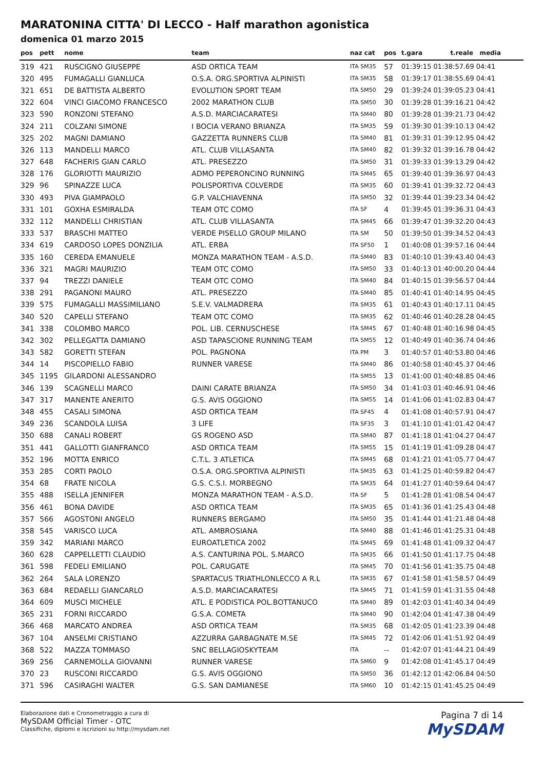MARATONINA CITTA' DI LECCO - Half marathon agonistica
domenica 01 marzo 2015
| pos | pett | nome | team | naz cat | pos | t.gara t.reale media |
| --- | --- | --- | --- | --- | --- | --- |
| 319 | 421 | RUSCIGNO GIUSEPPE | ASD ORTICA TEAM | ITA SM35 | 57 | 01:39:15 01:38:57.69 04:41 |
| 320 | 495 | FUMAGALLI GIANLUCA | O.S.A. ORG.SPORTIVA ALPINISTI | ITA SM35 | 58 | 01:39:17 01:38:55.69 04:41 |
| 321 | 651 | DE BATTISTA ALBERTO | EVOLUTION SPORT TEAM | ITA SM50 | 29 | 01:39:24 01:39:05.23 04:41 |
| 322 | 604 | VINCI GIACOMO FRANCESCO | 2002 MARATHON CLUB | ITA SM50 | 30 | 01:39:28 01:39:16.21 04:42 |
| 323 | 590 | RONZONI STEFANO | A.S.D. MARCIACARATESI | ITA SM40 | 80 | 01:39:28 01:39:21.73 04:42 |
| 324 | 211 | COLZANI SIMONE | I BOCIA VERANO BRIANZA | ITA SM35 | 59 | 01:39:30 01:39:10.13 04:42 |
| 325 | 202 | MAGNI DAMIANO | GAZZETTA RUNNERS CLUB | ITA SM40 | 81 | 01:39:31 01:39:12.95 04:42 |
| 326 | 113 | MANDELLI MARCO | ATL. CLUB VILLASANTA | ITA SM40 | 82 | 01:39:32 01:39:16.78 04:42 |
| 327 | 648 | FACHERIS GIAN CARLO | ATL. PRESEZZO | ITA SM50 | 31 | 01:39:33 01:39:13.29 04:42 |
| 328 | 176 | GLORIOTTI MAURIZIO | ADMO PEPERONCINO RUNNING | ITA SM45 | 65 | 01:39:40 01:39:36.97 04:43 |
| 329 | 96 | SPINAZZE LUCA | POLISPORTIVA COLVERDE | ITA SM35 | 60 | 01:39:41 01:39:32.72 04:43 |
| 330 | 493 | PIVA GIAMPAOLO | G.P. VALCHIAVENNA | ITA SM50 | 32 | 01:39:44 01:39:23.34 04:42 |
| 331 | 101 | GOXHA ESMIRALDA | TEAM OTC COMO | ITA SF | 4 | 01:39:45 01:39:36.31 04:43 |
| 332 | 112 | MANDELLI CHRISTIAN | ATL. CLUB VILLASANTA | ITA SM45 | 66 | 01:39:47 01:39:32.20 04:43 |
| 333 | 537 | BRASCHI MATTEO | VERDE PISELLO GROUP MILANO | ITA SM | 50 | 01:39:50 01:39:34.52 04:43 |
| 334 | 619 | CARDOSO LOPES DONZILIA | ATL. ERBA | ITA SF50 | 1 | 01:40:08 01:39:57.16 04:44 |
| 335 | 160 | CEREDA EMANUELE | MONZA MARATHON TEAM - A.S.D. | ITA SM40 | 83 | 01:40:10 01:39:43.40 04:43 |
| 336 | 321 | MAGRI MAURIZIO | TEAM OTC COMO | ITA SM50 | 33 | 01:40:13 01:40:00.20 04:44 |
| 337 | 94 | TREZZI DANIELE | TEAM OTC COMO | ITA SM40 | 84 | 01:40:15 01:39:56.57 04:44 |
| 338 | 291 | PAGANONI MAURO | ATL. PRESEZZO | ITA SM40 | 85 | 01:40:41 01:40:14.95 04:45 |
| 339 | 575 | FUMAGALLI MASSIMILIANO | S.E.V. VALMADRERA | ITA SM35 | 61 | 01:40:43 01:40:17.11 04:45 |
| 340 | 520 | CAPELLI STEFANO | TEAM OTC COMO | ITA SM35 | 62 | 01:40:46 01:40:28.28 04:45 |
| 341 | 338 | COLOMBO MARCO | POL. LIB. CERNUSCHESE | ITA SM45 | 67 | 01:40:48 01:40:16.98 04:45 |
| 342 | 302 | PELLEGATTA DAMIANO | ASD TAPASCIONE RUNNING TEAM | ITA SM55 | 12 | 01:40:49 01:40:36.74 04:46 |
| 343 | 582 | GORETTI STEFAN | POL. PAGNONA | ITA PM | 3 | 01:40:57 01:40:53.80 04:46 |
| 344 | 14 | PISCOPIELLO FABIO | RUNNER VARESE | ITA SM40 | 86 | 01:40:58 01:40:45.37 04:46 |
| 345 | 1195 | GILARDONI ALESSANDRO | | ITA SM55 | 13 | 01:41:00 01:40:48.85 04:46 |
| 346 | 139 | SCAGNELLI MARCO | DAINI CARATE BRIANZA | ITA SM50 | 34 | 01:41:03 01:40:46.91 04:46 |
| 347 | 317 | MANENTE ANERITO | G.S. AVIS OGGIONO | ITA SM55 | 14 | 01:41:06 01:41:02.83 04:47 |
| 348 | 455 | CASALI SIMONA | ASD ORTICA TEAM | ITA SF45 | 4 | 01:41:08 01:40:57.91 04:47 |
| 349 | 236 | SCANDOLA LUISA | 3 LIFE | ITA SF35 | 3 | 01:41:10 01:41:01.42 04:47 |
| 350 | 688 | CANALI ROBERT | GS ROGENO ASD | ITA SM40 | 87 | 01:41:18 01:41:04.27 04:47 |
| 351 | 441 | GALLOTTI GIANFRANCO | ASD ORTICA TEAM | ITA SM55 | 15 | 01:41:19 01:41:09.28 04:47 |
| 352 | 196 | MOTTA ENRICO | C.T.L. 3 ATLETICA | ITA SM45 | 68 | 01:41:21 01:41:05.77 04:47 |
| 353 | 285 | CORTI PAOLO | O.S.A. ORG.SPORTIVA ALPINISTI | ITA SM35 | 63 | 01:41:25 01:40:59.82 04:47 |
| 354 | 68 | FRATE NICOLA | G.S. C.S.I. MORBEGNO | ITA SM35 | 64 | 01:41:27 01:40:59.64 04:47 |
| 355 | 488 | ISELLA JENNIFER | MONZA MARATHON TEAM - A.S.D. | ITA SF | 5 | 01:41:28 01:41:08.54 04:47 |
| 356 | 461 | BONA DAVIDE | ASD ORTICA TEAM | ITA SM35 | 65 | 01:41:36 01:41:25.43 04:48 |
| 357 | 566 | AGOSTONI ANGELO | RUNNERS BERGAMO | ITA SM50 | 35 | 01:41:44 01:41:21.48 04:48 |
| 358 | 545 | VARISCO LUCA | ATL. AMBROSIANA | ITA SM40 | 88 | 01:41:46 01:41:25.31 04:48 |
| 359 | 342 | MARIANI MARCO | EUROATLETICA 2002 | ITA SM45 | 69 | 01:41:48 01:41:09.32 04:47 |
| 360 | 628 | CAPPELLETTI CLAUDIO | A.S. CANTURINA POL. S.MARCO | ITA SM35 | 66 | 01:41:50 01:41:17.75 04:48 |
| 361 | 598 | FEDELI EMILIANO | POL. CARUGATE | ITA SM45 | 70 | 01:41:56 01:41:35.75 04:48 |
| 362 | 264 | SALA LORENZO | SPARTACUS TRIATHLONLECCO A R.L | ITA SM35 | 67 | 01:41:58 01:41:58.57 04:49 |
| 363 | 684 | REDAELLI GIANCARLO | A.S.D. MARCIACARATESI | ITA SM45 | 71 | 01:41:59 01:41:31.55 04:48 |
| 364 | 609 | MUSCI MICHELE | ATL. E PODISTICA POL.BOTTANUCO | ITA SM40 | 89 | 01:42:03 01:41:40.34 04:49 |
| 365 | 231 | FORNI RICCARDO | G.S.A. COMETA | ITA SM40 | 90 | 01:42:04 01:41:47.38 04:49 |
| 366 | 468 | MARCATO ANDREA | ASD ORTICA TEAM | ITA SM35 | 68 | 01:42:05 01:41:23.39 04:48 |
| 367 | 104 | ANSELMI CRISTIANO | AZZURRA GARBAGNATE M.SE | ITA SM45 | 72 | 01:42:06 01:41:51.92 04:49 |
| 368 | 522 | MAZZA TOMMASO | SNC BELLAGIOSKYTEAM | ITA | -- | 01:42:07 01:41:44.21 04:49 |
| 369 | 256 | CARNEMOLLA GIOVANNI | RUNNER VARESE | ITA SM60 | 9 | 01:42:08 01:41:45.17 04:49 |
| 370 | 23 | RUSCONI RICCARDO | G.S. AVIS OGGIONO | ITA SM50 | 36 | 01:42:12 01:42:06.84 04:50 |
| 371 | 596 | CASIRAGHI WALTER | G.S. SAN DAMIANESE | ITA SM60 | 10 | 01:42:15 01:41:45.25 04:49 |
Elaborazione dati e Cronometraggio a cura di
MySDAM Official Timer - OTC
Classifiche, diplomi e iscrizioni su http://mysdam.net
Pagina 7 di 14
MySDAM